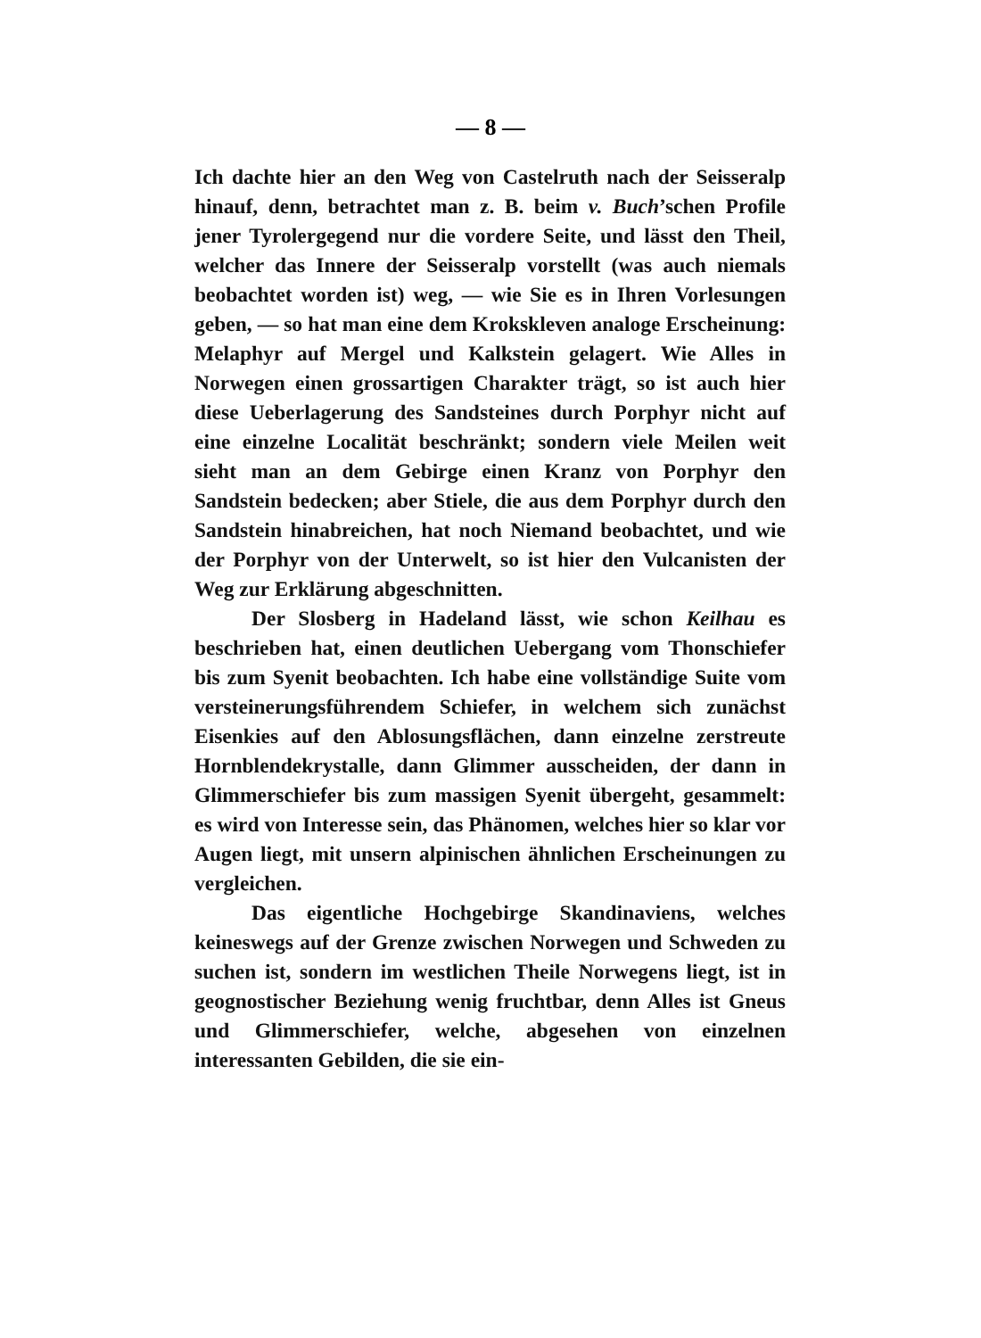— 8 —
Ich dachte hier an den Weg von Castelruth nach der Seisseralp hinauf, denn, betrachtet man z. B. beim v. Buch’schen Profile jener Tyrolergegend nur die vordere Seite, und lässt den Theil, welcher das Innere der Seisseralp vorstellt (was auch niemals beobachtet worden ist) weg, — wie Sie es in Ihren Vorlesungen geben, — so hat man eine dem Krokskleven analoge Erscheinung: Melaphyr auf Mergel und Kalkstein gelagert. Wie Alles in Norwegen einen grossartigen Charakter trägt, so ist auch hier diese Ueberlagerung des Sandsteines durch Porphyr nicht auf eine einzelne Localität beschränkt; sondern viele Meilen weit sieht man an dem Gebirge einen Kranz von Porphyr den Sandstein bedecken; aber Stiele, die aus dem Porphyr durch den Sandstein hinabreichen, hat noch Niemand beobachtet, und wie der Porphyr von der Unterwelt, so ist hier den Vulcanisten der Weg zur Erklärung abgeschnitten.
Der Slosberg in Hadeland lässt, wie schon Keilhau es beschrieben hat, einen deutlichen Uebergang vom Thonschiefer bis zum Syenit beobachten. Ich habe eine vollständige Suite vom versteinerungsführendem Schiefer, in welchem sich zunächst Eisenkies auf den Ablosungsflächen, dann einzelne zerstreute Hornblendekrystalle, dann Glimmer ausscheiden, der dann in Glimmerschiefer bis zum massigen Syenit übergeht, gesammelt: es wird von Interesse sein, das Phänomen, welches hier so klar vor Augen liegt, mit unsern alpinischen ähnlichen Erscheinungen zu vergleichen.
Das eigentliche Hochgebirge Skandinaviens, welches keineswegs auf der Grenze zwischen Norwegen und Schweden zu suchen ist, sondern im westlichen Theile Norwegens liegt, ist in geognostischer Beziehung wenig fruchtbar, denn Alles ist Gneus und Glimmerschiefer, welche, abgesehen von einzelnen interessanten Gebilden, die sie ein-